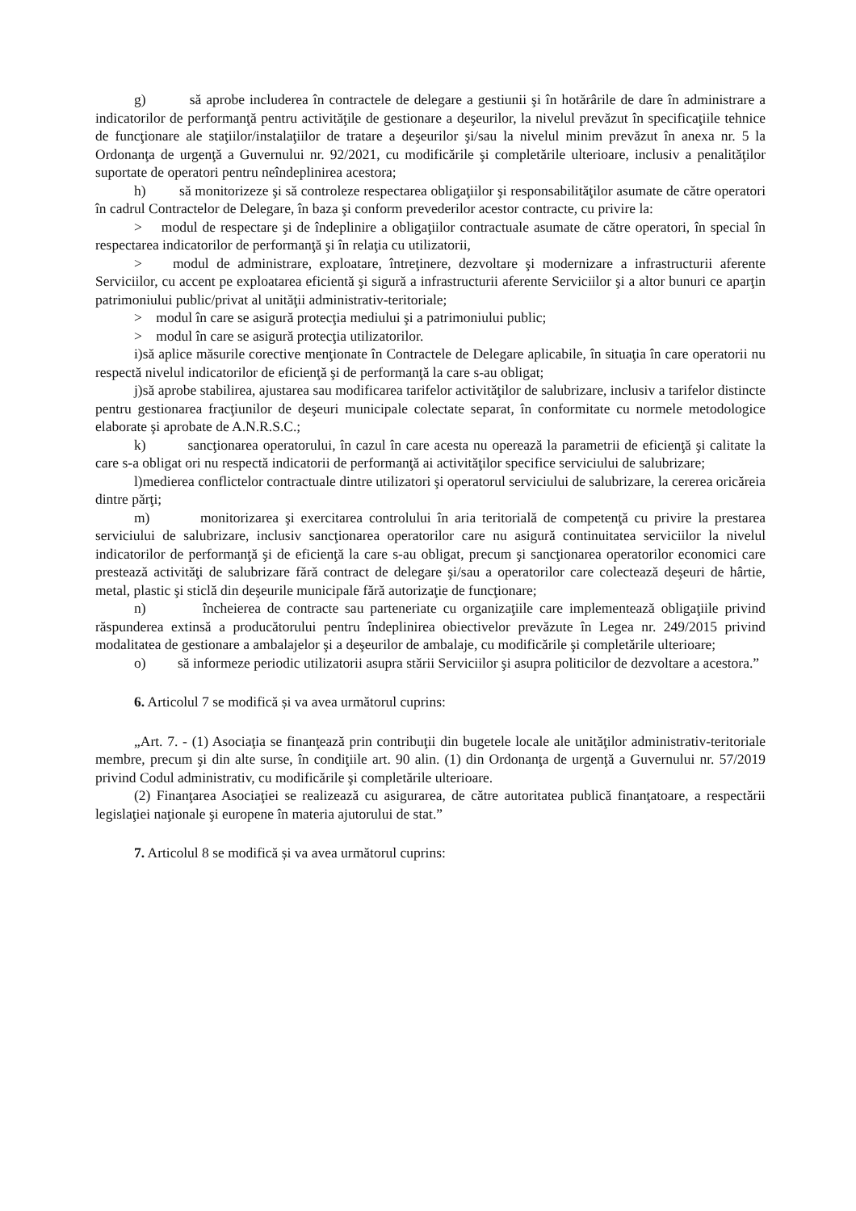g) să aprobe includerea în contractele de delegare a gestiunii şi în hotărârile de dare în administrare a indicatorilor de performanţă pentru activităţile de gestionare a deşeurilor, la nivelul prevăzut în specificaţiile tehnice de funcţionare ale staţiilor/instalaţiilor de tratare a deşeurilor şi/sau la nivelul minim prevăzut în anexa nr. 5 la Ordonanţa de urgenţă a Guvernului nr. 92/2021, cu modificările şi completările ulterioare, inclusiv a penalităţilor suportate de operatori pentru neîndeplinirea acestora;
h) să monitorizeze şi să controleze respectarea obligaţiilor şi responsabilităţilor asumate de către operatori în cadrul Contractelor de Delegare, în baza şi conform prevederilor acestor contracte, cu privire la:
> modul de respectare şi de îndeplinire a obligaţiilor contractuale asumate de către operatori, în special în respectarea indicatorilor de performanţă şi în relaţia cu utilizatorii,
> modul de administrare, exploatare, întreţinere, dezvoltare şi modernizare a infrastructurii aferente Serviciilor, cu accent pe exploatarea eficientă şi sigură a infrastructurii aferente Serviciilor şi a altor bunuri ce aparţin patrimoniului public/privat al unităţii administrativ-teritoriale;
> modul în care se asigură protecţia mediului şi a patrimoniului public;
> modul în care se asigură protecţia utilizatorilor.
i)să aplice măsurile corective menţionate în Contractele de Delegare aplicabile, în situaţia în care operatorii nu respectă nivelul indicatorilor de eficienţă şi de performanţă la care s-au obligat;
j)să aprobe stabilirea, ajustarea sau modificarea tarifelor activităţilor de salubrizare, inclusiv a tarifelor distincte pentru gestionarea fracţiunilor de deşeuri municipale colectate separat, în conformitate cu normele metodologice elaborate şi aprobate de A.N.R.S.C.;
k) sancţionarea operatorului, în cazul în care acesta nu operează la parametrii de eficienţă şi calitate la care s-a obligat ori nu respectă indicatorii de performanţă ai activităţilor specifice serviciului de salubrizare;
l)medierea conflictelor contractuale dintre utilizatori şi operatorul serviciului de salubrizare, la cererea oricăreia dintre părţi;
m) monitorizarea şi exercitarea controlului în aria teritorială de competenţă cu privire la prestarea serviciului de salubrizare, inclusiv sancţionarea operatorilor care nu asigură continuitatea serviciilor la nivelul indicatorilor de performanţă şi de eficienţă la care s-au obligat, precum şi sancţionarea operatorilor economici care prestează activităţi de salubrizare fără contract de delegare şi/sau a operatorilor care colectează deşeuri de hârtie, metal, plastic şi sticlă din deşeurile municipale fără autorizaţie de funcţionare;
n) încheierea de contracte sau parteneriate cu organizaţiile care implementează obligaţiile privind răspunderea extinsă a producătorului pentru îndeplinirea obiectivelor prevăzute în Legea nr. 249/2015 privind modalitatea de gestionare a ambalajelor şi a deşeurilor de ambalaje, cu modificările şi completările ulterioare;
o) să informeze periodic utilizatorii asupra stării Serviciilor şi asupra politicilor de dezvoltare a acestora.”
6. Articolul 7 se modifică și va avea următorul cuprins:
„Art. 7. - (1) Asociaţia se finanţează prin contribuţii din bugetele locale ale unităţilor administrativ-teritoriale membre, precum şi din alte surse, în condiţiile art. 90 alin. (1) din Ordonanţa de urgenţă a Guvernului nr. 57/2019 privind Codul administrativ, cu modificările şi completările ulterioare.
(2) Finanţarea Asociaţiei se realizează cu asigurarea, de către autoritatea publică finanţatoare, a respectării legislaţiei naţionale şi europene în materia ajutorului de stat.”
7. Articolul 8 se modifică și va avea următorul cuprins: